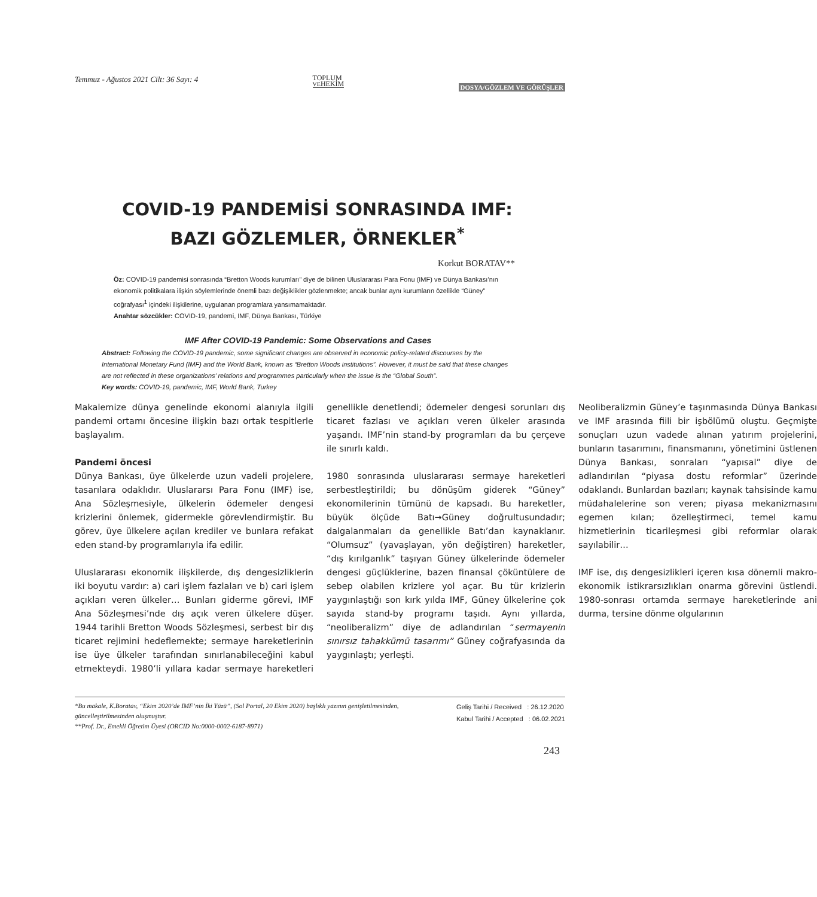Temmuz - Ağustos 2021 Cilt: 36 Sayı: 4 TOPLUM
VEHEKİM DOSYA/GÖZLEM VE GÖRÜŞLER
COVID-19 PANDEMİSİ SONRASINDA IMF:
BAZI GÖZLEMLER, ÖRNEKLER<sup>*</sup>
Korkut BORATAV**
Öz: COVID-19 pandemisi sonrasında “Bretton Woods kurumları” diye de bilinen Uluslararası Para Fonu (IMF) ve Dünya Bankası’nın ekonomik politikalara ilişkin söylemlerinde önemli bazı değişiklikler gözlenmekte; ancak bunlar aynı kurumların özellikle “Güney” coğrafyası<sup>1</sup> içindeki ilişkilerine, uygulanan programlara yansımamaktadır.
Anahtar sözcükler: COVID-19, pandemi, IMF, Dünya Bankası, Türkiye
IMF After COVID-19 Pandemic: Some Observations and Cases
Abstract: Following the COVID-19 pandemic, some significant changes are observed in economic policy-related discourses by the International Monetary Fund (IMF) and the World Bank, known as “Bretton Woods institutions”. However, it must be said that these changes are not reflected in these organizations’ relations and programmes particularly when the issue is the “Global South”.
Key words: COVID-19, pandemic, IMF, World Bank, Turkey
Makalemize dünya genelinde ekonomi alanıyla ilgili pandemi ortamı öncesine ilişkin bazı ortak tespitlerle başlayalım.
Pandemi öncesi
Dünya Bankası, üye ülkelerde uzun vadeli projelere, tasarılara odaklıdır. Uluslararsı Para Fonu (IMF) ise, Ana Sözleşmesiyle, ülkelerin ödemeler dengesi krizlerini önlemek, gidermekle görevlendirmiştir. Bu görev, üye ülkelere açılan krediler ve bunlara refakat eden stand-by programlarıyla ifa edilir.
Uluslararası ekonomik ilişkilerde, dış dengesizliklerin iki boyutu vardır: a) cari işlem fazlaları ve b) cari işlem açıkları veren ülkeler… Bunları giderme görevi, IMF Ana Sözleşmesi’nde dış açık veren ülkelere düşer. 1944 tarihli Bretton Woods Sözleşmesi, serbest bir dış ticaret rejimini hedeflemekte; sermaye hareketlerinin ise üye ülkeler tarafından sınırlanabileceğini kabul etmekteydi. 1980’li yıllara kadar sermaye hareketleri genellikle denetlendi; ödemeler dengesi sorunları dış ticaret fazlası ve açıkları veren ülkeler arasında yaşandı. IMF’nin stand-by programları da bu çerçeve ile sınırlı kaldı.
1980 sonrasında uluslararası sermaye hareketleri serbestleştirildi; bu dönüşüm giderek “Güney” ekonomilerinin tümünü de kapsadı. Bu hareketler, büyük ölçüde Batı→Güney doğrultusundadır; dalgalanmaları da genellikle Batı’dan kaynaklanır. “Olumsuz” (yavaşlayan, yön değiştiren) hareketler, “dış kırılganlık” taşıyan Güney ülkelerinde ödemeler dengesi güçlüklerine, bazen finansal çöküntülere de sebep olabilen krizlere yol açar. Bu tür krizlerin yaygınlaştığı son kırk yılda IMF, Güney ülkelerine çok sayıda stand-by programı taşıdı. Aynı yıllarda, “neoliberalizm” diye de adlandırılan “sermayenin sınırsız tahakkümü tasarımı” Güney coğrafyasında da yaygınlaştı; yerleşti.
Neoliberalizmin Güney’e taşınmasında Dünya Bankası ve IMF arasında fiili bir işbölümü oluştu. Geçmişte sonuçları uzun vadede alınan yatırım projelerini, bunların tasarımını, finansmanını, yönetimini üstlenen Dünya Bankası, sonraları “yapısal” diye de adlandırılan “piyasa dostu reformlar” üzerinde odaklandı. Bunlardan bazıları; kaynak tahsisinde kamu müdahalelerine son veren; piyasa mekanizmasını egemen kılan; özelleştirmeci, temel kamu hizmetlerinin ticarileşmesi gibi reformlar olarak sayılabilir…
IMF ise, dış dengesizlikleri içeren kısa dönemli makro-ekonomik istikrarsızlıkları onarma görevini üstlendi. 1980-sonrası ortamda sermaye hareketlerinde ani durma, tersine dönme olgularının
*Bu makale, K.Boratav, “Ekim 2020’de IMF’nin İki Yüzü”, (Sol Portal, 20 Ekim 2020) başlıklı yazının genişletilmesinden, güncelleştirilmesinden oluşmuştur.
**Prof. Dr., Emekli Öğretim Üyesi (ORCID No:0000-0002-6187-8971)
Geliş Tarihi / Received : 26.12.2020
Kabul Tarihi / Accepted : 06.02.2021
243